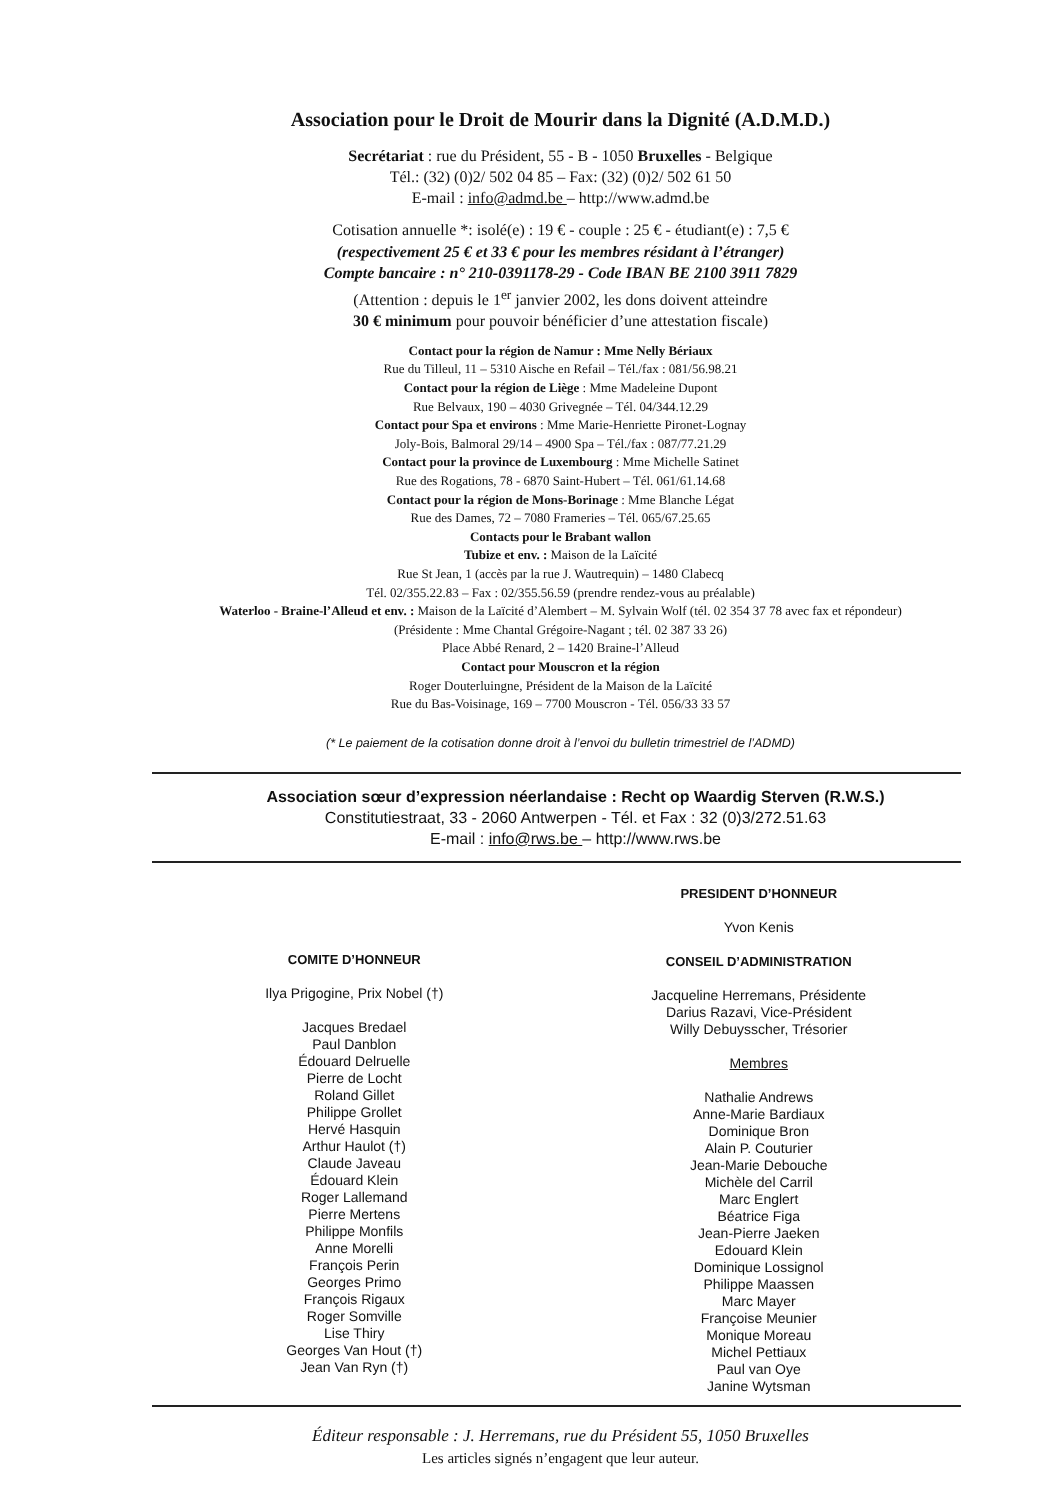Association pour le Droit de Mourir dans la Dignité (A.D.M.D.)
Secrétariat : rue du Président, 55 - B - 1050 Bruxelles - Belgique
Tél.: (32) (0)2/ 502 04 85 – Fax: (32) (0)2/ 502 61 50
E-mail : info@admd.be – http://www.admd.be
Cotisation annuelle *: isolé(e) : 19 € - couple : 25 € - étudiant(e) : 7,5 €
(respectivement 25 € et 33 € pour les membres résidant à l’étranger)
Compte bancaire : n° 210-0391178-29 - Code IBAN BE 2100 3911 7829
(Attention : depuis le 1<sup>er</sup> janvier 2002, les dons doivent atteindre
30 € minimum pour pouvoir bénéficier d’une attestation fiscale)
Contact pour la région de Namur : Mme Nelly Bériaux
Rue du Tilleul, 11 – 5310 Aische en Refail – Tél./fax : 081/56.98.21
Contact pour la région de Liège : Mme Madeleine Dupont
Rue Belvaux, 190 – 4030 Grivegnée – Tél. 04/344.12.29
Contact pour Spa et environs : Mme Marie-Henriette Pironet-Lognay
Joly-Bois, Balmoral 29/14 – 4900 Spa – Tél./fax : 087/77.21.29
Contact pour la province de Luxembourg : Mme Michelle Satinet
Rue des Rogations, 78 - 6870 Saint-Hubert – Tél. 061/61.14.68
Contact pour la région de Mons-Borinage : Mme Blanche Légat
Rue des Dames, 72 – 7080 Frameries – Tél. 065/67.25.65
Contacts pour le Brabant wallon
Tubize et env. : Maison de la Laïcité
Rue St Jean, 1 (accès par la rue J. Wautrequin) – 1480 Clabecq
Tél. 02/355.22.83 – Fax : 02/355.56.59 (prendre rendez-vous au préalable)
Waterloo - Braine-l’Alleud et env. : Maison de la Laïcité d’Alembert – M. Sylvain Wolf (tél. 02 354 37 78 avec fax et répondeur)
(Présidente : Mme Chantal Grégoire-Nagant ; tél. 02 387 33 26)
Place Abbé Renard, 2 – 1420 Braine-l’Alleud
Contact pour Mouscron et la région
Roger Douterluingne, Président de la Maison de la Laïcité
Rue du Bas-Voisinage, 169 – 7700 Mouscron - Tél. 056/33 33 57
(* Le paiement de la cotisation donne droit à l’envoi du bulletin trimestriel de l’ADMD)
Association sœur d’expression néerlandaise : Recht op Waardig Sterven (R.W.S.)
Constitutiestraat, 33 - 2060 Antwerpen - Tél. et Fax : 32 (0)3/272.51.63
E-mail : info@rws.be – http://www.rws.be
COMITE D’HONNEUR
Ilya Prigogine, Prix Nobel (†)
Jacques Bredael
Paul Danblon
Édouard Delruelle
Pierre de Locht
Roland Gillet
Philippe Grollet
Hervé Hasquin
Arthur Haulot (†)
Claude Javeau
Édouard Klein
Roger Lallemand
Pierre Mertens
Philippe Monfils
Anne Morelli
François Perin
Georges Primo
François Rigaux
Roger Somville
Lise Thiry
Georges Van Hout (†)
Jean Van Ryn (†)
PRESIDENT D’HONNEUR
Yvon Kenis
CONSEIL D’ADMINISTRATION
Jacqueline Herremans, Présidente
Darius Razavi, Vice-Président
Willy Debuysscher, Trésorier
Membres
Nathalie Andrews
Anne-Marie Bardiaux
Dominique Bron
Alain P. Couturier
Jean-Marie Debouche
Michèle del Carril
Marc Englert
Béatrice Figa
Jean-Pierre Jaeken
Edouard Klein
Dominique Lossignol
Philippe Maassen
Marc Mayer
Françoise Meunier
Monique Moreau
Michel Pettiaux
Paul van Oye
Janine Wytsman
Éditeur responsable : J. Herremans, rue du Président 55, 1050 Bruxelles
Les articles signés n’engagent que leur auteur.